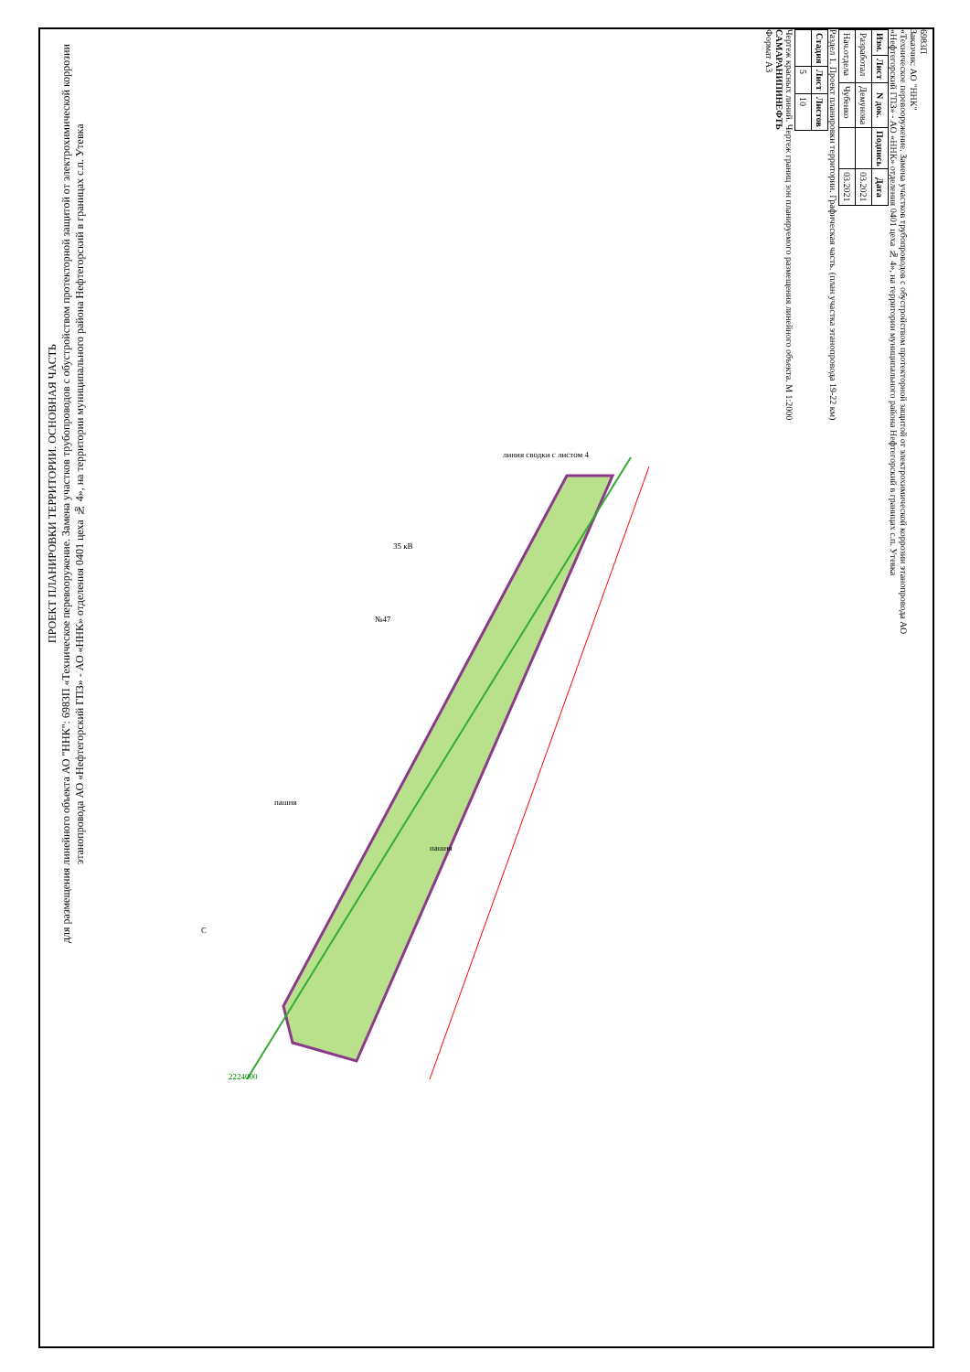ПРОЕКТ ПЛАНИРОВКИ ТЕРРИТОРИИ. ОСНОВНАЯ ЧАСТЬ
для размещения линейного объекта АО "ННК": 6983П «Техническое перевооружение. Замена участков трубопроводов с обустройством протекторной защитой от электрохимической коррозии этанопровода АО «Нефтегорский ГПЗ» - АО «ННК» отделения 0401 цеха № 4», на территории муниципального района Нефтегорский в границах с.п. Утевка
линия сводки с листом 4
пашня
пашня
35 кВ
№47
С
2224000
6983П
Заказчик: АО "ННК"
«Техническое перевооружение. Замена участков трубопроводов с обустройством протекторной защитой от электрохимической коррозии этанопровода АО «Нефтегорский ГПЗ» - АО «ННК» отделения 0401 цеха № 4», на территории муниципального района Нефтегорский в границах с.п. Утевка
| Изм. | Лист | N док. | Подпись | Дата |
| --- | --- | --- | --- | --- |
| Разработал | | Демунова | | 03.2021 |
| Нач.отдела | | Чубенко | | 03.2021 |
Раздел 1. Проект планировки территории. Графическая часть. (план участка этанопровода 19-22 км)
| Стадия | Лист | Листов |
| --- | --- | --- |
| | 5 | 10 |
Чертеж красных линий. Чертеж границ зон планируемого размещения линейного объекта. М 1:2000
САМАРАНИПИНЕФТЬ
Формат А3